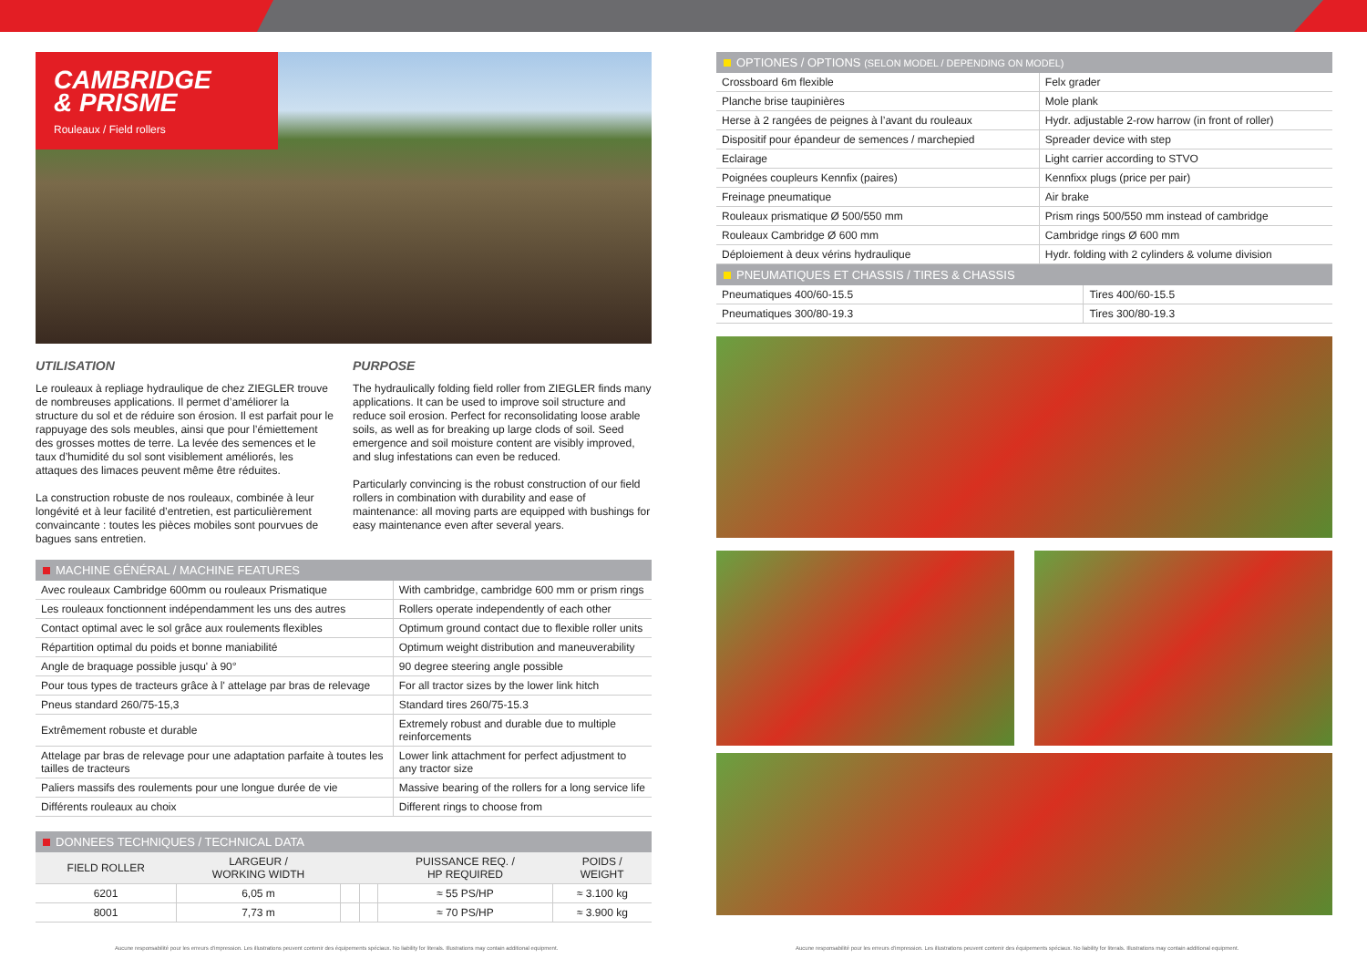CAMBRIDGE
& PRISME
Rouleaux / Field rollers
UTILISATION
Le rouleaux à repliage hydraulique de chez ZIEGLER trouve de nombreuses applications. Il permet d’améliorer la structure du sol et de réduire son érosion. Il est parfait pour le rappuyage des sols meubles, ainsi que pour l’émiettement des grosses mottes de terre. La levée des semences et le taux d’humidité du sol sont visiblement améliorés, les attaques des limaces peuvent même être réduites.
La construction robuste de nos rouleaux, combinée à leur longévité et à leur facilité d’entretien, est particulièrement convaincante : toutes les pièces mobiles sont pourvues de bagues sans entretien.
PURPOSE
The hydraulically folding field roller from ZIEGLER finds many applications. It can be used to improve soil structure and reduce soil erosion. Perfect for reconsolidating loose arable soils, as well as for breaking up large clods of soil. Seed emergence and soil moisture content are visibly improved, and slug infestations can even be reduced.
Particularly convincing is the robust construction of our field rollers in combination with durability and ease of maintenance: all moving parts are equipped with bushings for easy maintenance even after several years.
MACHINE GÉNÉRAL / MACHINE FEATURES
| Avec rouleaux Cambridge 600mm ou rouleaux Prismatique | With cambridge, cambridge 600 mm or prism rings |
| Les rouleaux fonctionnent indépendamment les uns des autres | Rollers operate independently of each other |
| Contact optimal avec le sol grâce aux roulements flexibles | Optimum ground contact due to flexible roller units |
| Répartition optimal du poids et bonne maniabilité | Optimum weight distribution and maneuverability |
| Angle de braquage possible jusqu' à 90° | 90 degree steering angle possible |
| Pour tous types de tracteurs grâce à l' attelage par bras de relevage | For all tractor sizes by the lower link hitch |
| Pneus standard 260/75-15,3 | Standard tires 260/75-15.3 |
| Extrêmement robuste et durable | Extremely robust and durable due to multiple reinforcements |
| Attelage par bras de relevage pour une adaptation parfaite à toutes les tailles de tracteurs | Lower link attachment for perfect adjustment to any tractor size |
| Paliers massifs des roulements pour une longue durée de vie | Massive bearing of the rollers for a long service life |
| Différents rouleaux au choix | Different rings to choose from |
DONNEES TECHNIQUES / TECHNICAL DATA
| FIELD ROLLER | LARGEUR / WORKING WIDTH | | | PUISSANCE REQ. / HP REQUIRED | POIDS / WEIGHT |
| --- | --- | --- | --- | --- | --- |
| 6201 | 6,05 m | | | ≈ 55 PS/HP | ≈ 3.100 kg |
| 8001 | 7,73 m | | | ≈ 70 PS/HP | ≈ 3.900 kg |
OPTIONES / OPTIONS (SELON MODEL / DEPENDING ON MODEL)
| Crossboard 6m flexible | Felx grader |
| Planche brise taupinières | Mole plank |
| Herse à 2 rangées de peignes à l’avant du rouleaux | Hydr. adjustable 2-row harrow (in front of roller) |
| Dispositif pour épandeur de semences / marchepied | Spreader device with step |
| Eclairage | Light carrier according to STVO |
| Poignées coupleurs Kennfix (paires) | Kennfixx plugs (price per pair) |
| Freinage pneumatique | Air brake |
| Rouleaux prismatique Ø 500/550 mm | Prism rings 500/550 mm instead of cambridge |
| Rouleaux Cambridge Ø 600 mm | Cambridge rings Ø 600 mm |
| Déploiement à deux vérins hydraulique | Hydr. folding with 2 cylinders & volume division |
PNEUMATIQUES ET CHASSIS / TIRES & CHASSIS
| Pneumatiques 400/60-15.5 | Tires 400/60-15.5 |
| Pneumatiques 300/80-19.3 | Tires 300/80-19.3 |
Aucune responsabilité pour les erreurs d’impression. Les illustrations peuvent contenir des équipements spéciaux. No liability for literals. Illustrations may contain additional equipment.
Aucune responsabilité pour les erreurs d’impression. Les illustrations peuvent contenir des équipements spéciaux. No liability for literals. Illustrations may contain additional equipment.